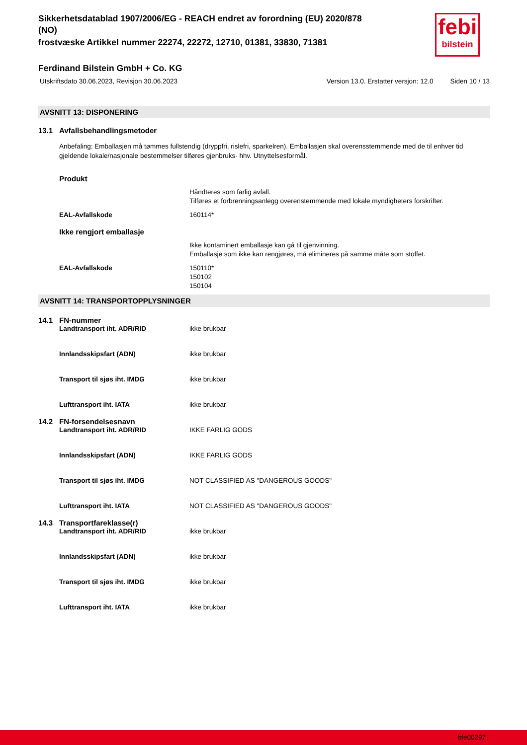febi
bilstein
Sikkerhetsdatablad 1907/2006/EG - REACH endret av forordning (EU) 2020/878
(NO)
frostvæske Artikkel nummer 22274, 22272, 12710, 01381, 33830, 71381
Ferdinand Bilstein GmbH + Co. KG
Utskriftsdato 30.06.2023, Revisjon 30.06.2023 Version 13.0. Erstatter versjon: 12.0 Siden 10 / 13
AVSNITT 13: DISPONERING
13.1 Avfallsbehandlingsmetoder
Anbefaling: Emballasjen må tømmes fullstendig (dryppfri, rislefri, sparkelren). Emballasjen skal overensstemmende med de til enhver tid gjeldende lokale/nasjonale bestemmelser tilføres gjenbruks- hhv. Utnyttelsesformål.
Produkt
Håndteres som farlig avfall.
Tilføres et forbrenningsanlegg overenstemmende med lokale myndigheters forskrifter.
EAL-Avfallskode 160114*
Ikke rengjort emballasje
Ikke kontaminert emballasje kan gå til gjenvinning.
Emballasje som ikke kan rengjøres, må elimineres på samme måte som stoffet.
EAL-Avfallskode 150110*
150102
150104
AVSNITT 14: TRANSPORTOPPLYSNINGER
14.1 FN-nummer
Landtransport iht. ADR/RID ikke brukbar
Innlandsskipsfart (ADN) ikke brukbar
Transport til sjøs iht. IMDG ikke brukbar
Lufttransport iht. IATA ikke brukbar
14.2 FN-forsendelsesnavn
Landtransport iht. ADR/RID IKKE FARLIG GODS
Innlandsskipsfart (ADN) IKKE FARLIG GODS
Transport til sjøs iht. IMDG NOT CLASSIFIED AS "DANGEROUS GOODS"
Lufttransport iht. IATA NOT CLASSIFIED AS "DANGEROUS GOODS"
14.3 Transportfareklasse(r)
Landtransport iht. ADR/RID ikke brukbar
Innlandsskipsfart (ADN) ikke brukbar
Transport til sjøs iht. IMDG ikke brukbar
Lufttransport iht. IATA ikke brukbar
bfe00297